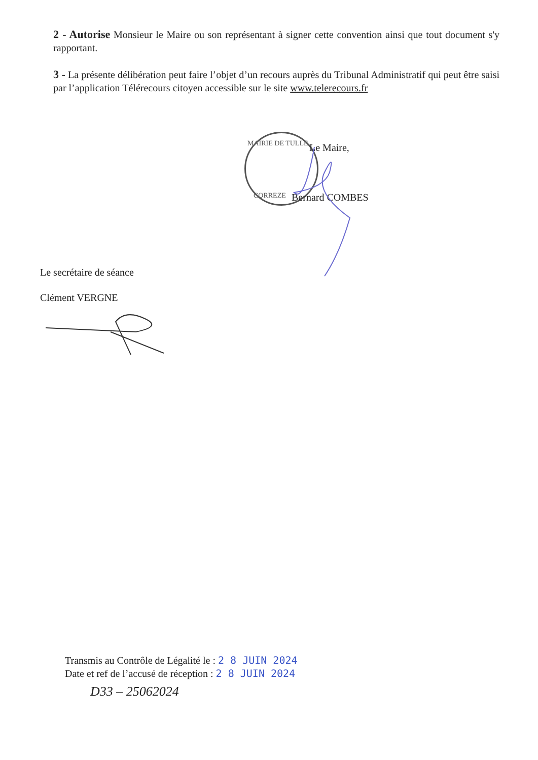2 - Autorise Monsieur le Maire ou son représentant à signer cette convention ainsi que tout document s'y rapportant.
3 - La présente délibération peut faire l’objet d’un recours auprès du Tribunal Administratif qui peut être saisi par l’application Télérecours citoyen accessible sur le site www.telerecours.fr
MAIRIE DE TULLE Le Maire,
CORREZE Bernard COMBES
Le secrétaire de séance
Clément VERGNE
Transmis au Contrôle de Légalité le : 2 8 JUIN 2024
Date et ref de l’accusé de réception : 2 8 JUIN 2024
D33 – 25062024